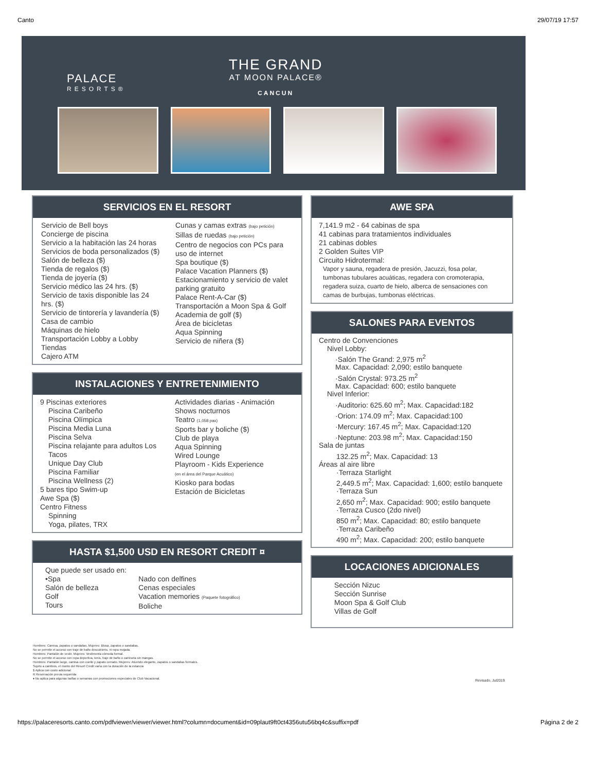Canto 29/07/19 17:57
PALACE
RESORTS®
THE GRAND
AT MOON PALACE®
CANCUN
SERVICIOS EN EL RESORT
Servicio de Bell boys
Concierge de piscina
Servicio a la habitación las 24 horas
Servicios de boda personalizados ($)
Salón de belleza ($)
Tienda de regalos ($)
Tienda de joyería ($)
Servicio médico las 24 hrs. ($)
Servicio de taxis disponible las 24 hrs. ($)
Servicio de tintorería y lavandería ($)
Casa de cambio
Máquinas de hielo
Transportación Lobby a Lobby
Tiendas
Cajero ATM
Cunas y camas extras (bajo petición)
Sillas de ruedas (bajo petición)
Centro de negocios con PCs para uso de internet
Spa boutique ($)
Palace Vacation Planners ($)
Estacionamiento y servicio de valet parking gratuito
Palace Rent-A-Car ($)
Transportación a Moon Spa & Golf
Academia de golf ($)
Área de bicicletas
Aqua Spinning
Servicio de niñera ($)
INSTALACIONES Y ENTRETENIMIENTO
9 Piscinas exteriores
Piscina Caribeño
Piscina Olímpica
Piscina Media Luna
Piscina Selva
Piscina relajante para adultos Los Tacos
Unique Day Club
Piscina Familiar
Piscina Wellness (2)
5 bares tipo Swim-up
Awe Spa ($)
Centro Fitness
Spinning
Yoga, pilates, TRX
Actividades diarias - Animación
Shows nocturnos
Teatro (1,058 pax)
Sports bar y boliche ($)
Club de playa
Aqua Spinning
Wired Lounge
Playroom - Kids Experience
(en el área del Parque Acuático)
Kiosko para bodas
Estación de Bicicletas
HASTA $1,500 USD EN RESORT CREDIT ¤
Que puede ser usado en:
•Spa
Salón de belleza
Golf
Tours
Nado con delfines
Cenas especiales
Vacation memories (Paquete fotográfico)
Boliche
AWE SPA
7,141.9 m2 - 64 cabinas de spa
41 cabinas para tratamientos individuales
21 cabinas dobles
2 Golden Suites VIP
Circuito Hidrotermal:
Vapor y sauna, regadera de presión, Jacuzzi, fosa polar, tumbonas tubulares acuáticas, regadera con cromoterapia, regadera suiza, cuarto de hielo, alberca de sensaciones con camas de burbujas, tumbonas eléctricas.
SALONES PARA EVENTOS
Centro de Convenciones
Nivel Lobby:
·Salón The Grand: 2,975 m<sup>2</sup>
Max. Capacidad: 2,090; estilo banquete
·Salón Crystal: 973.25 m<sup>2</sup>
Max. Capacidad: 600; estilo banquete
Nivel Inferior:
·Auditorio: 625.60 m<sup>2</sup>; Max. Capacidad:182
·Orion: 174.09 m<sup>2</sup>; Max. Capacidad:100
·Mercury: 167.45 m<sup>2</sup>; Max. Capacidad:120
·Neptune: 203.98 m<sup>2</sup>; Max. Capacidad:150
Sala de juntas
132.25 m<sup>2</sup>; Max. Capacidad: 13
Áreas al aire libre
·Terraza Starlight
2,449.5 m<sup>2</sup>; Max. Capacidad: 1,600; estilo banquete
·Terraza Sun
2,650 m<sup>2</sup>; Max. Capacidad: 900; estilo banquete
·Terraza Cusco (2do nivel)
850 m<sup>2</sup>; Max. Capacidad: 80; estilo banquete
·Terraza Caribeño
490 m<sup>2</sup>; Max. Capacidad: 200; estilo banquete
LOCACIONES ADICIONALES
Sección Nizuc
Sección Sunrise
Moon Spa & Golf Club
Villas de Golf
Hombres: Camisa, zapatos o sandalias. Mujeres: Blusa, zapatos o sandalias.
No se permite el acceso con traje de baño descubierto, ni ropa mojada.
Hombres: Pantalón de vestir. Mujeres: Vestimenta cómoda formal.
No se permite el acceso con ropa deportiva, tenis, traje de baño o camiseta sin mangas.
Hombres: Pantalón largo, camisa con cuello y zapato cerrado. Mujeres: Atuendo elegante, zapatos o sandalias formales.
Sujeto a cambios, el monto del Resort Credit varía con la duración de la estancia
$ Aplica con costo adicional
R Reservación previa requerida
♦ No aplica para algunas tarifas o semanas con promociones especiales de Club Vacacional.
Revisado, Jul2019
https://palaceresorts.canto.com/pdfviewer/viewer/viewer.html?column=document&id=09plaut9ft0ct4356utu56bq4c&suffix=pdf Página 2 de 2